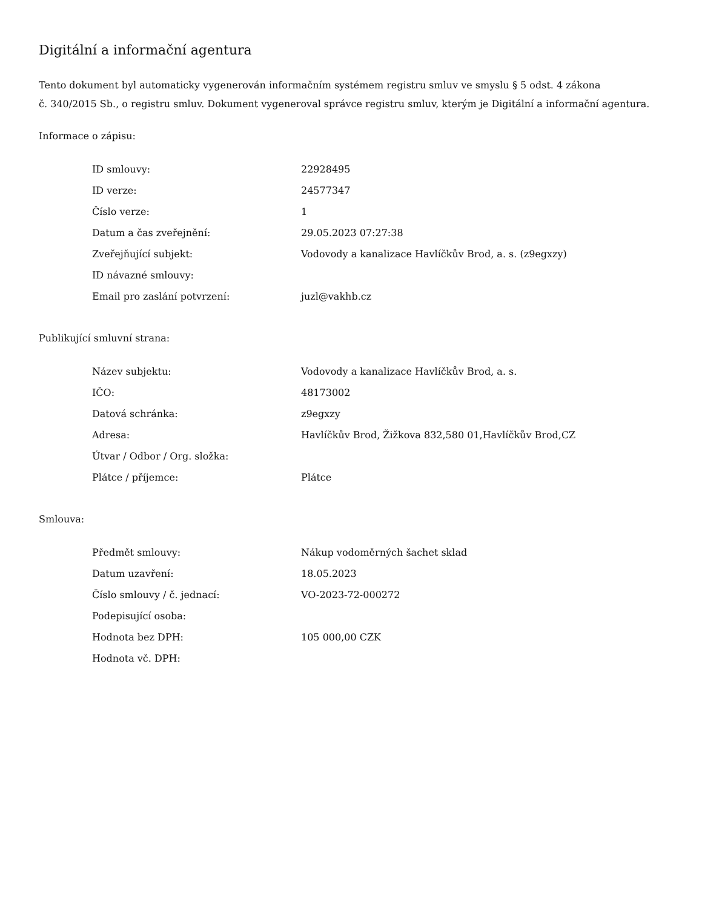Digitální a informační agentura
Tento dokument byl automaticky vygenerován informačním systémem registru smluv ve smyslu § 5 odst. 4 zákona
č. 340/2015 Sb., o registru smluv. Dokument vygeneroval správce registru smluv, kterým je Digitální a informační agentura.
Informace o zápisu:
| ID smlouvy: | 22928495 |
| ID verze: | 24577347 |
| Číslo verze: | 1 |
| Datum a čas zveřejnění: | 29.05.2023 07:27:38 |
| Zveřejňující subjekt: | Vodovody a kanalizace Havlíčkův Brod, a. s. (z9egxzy) |
| ID návazné smlouvy: | |
| Email pro zaslání potvrzení: | juzl@vakhb.cz |
Publikující smluvní strana:
| Název subjektu: | Vodovody a kanalizace Havlíčkův Brod, a. s. |
| IČO: | 48173002 |
| Datová schránka: | z9egxzy |
| Adresa: | Havlíčkův Brod, Žižkova 832,580 01,Havlíčkův Brod,CZ |
| Útvar / Odbor / Org. složka: | |
| Plátce / příjemce: | Plátce |
Smlouva:
| Předmět smlouvy: | Nákup vodoměrných šachet sklad |
| Datum uzavření: | 18.05.2023 |
| Číslo smlouvy / č. jednací: | VO-2023-72-000272 |
| Podepisující osoba: | |
| Hodnota bez DPH: | 105 000,00 CZK |
| Hodnota vč. DPH: | |